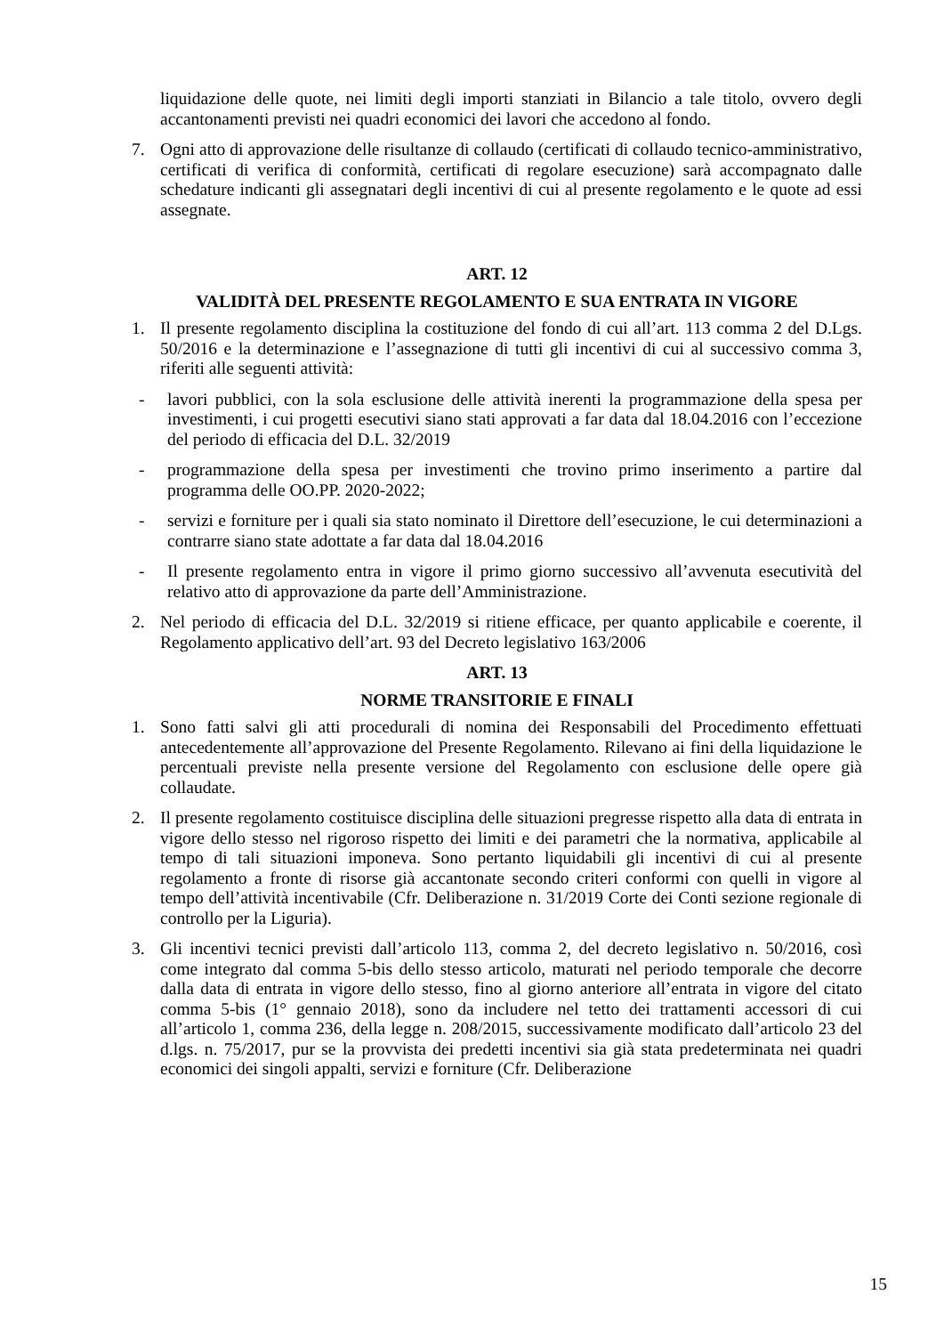liquidazione delle quote, nei limiti degli importi stanziati in Bilancio a tale titolo, ovvero degli accantonamenti previsti nei quadri economici dei lavori che accedono al fondo.
7. Ogni atto di approvazione delle risultanze di collaudo (certificati di collaudo tecnico-amministrativo, certificati di verifica di conformità, certificati di regolare esecuzione) sarà accompagnato dalle schedature indicanti gli assegnatari degli incentivi di cui al presente regolamento e le quote ad essi assegnate.
ART. 12
VALIDITÀ DEL PRESENTE REGOLAMENTO E SUA ENTRATA IN VIGORE
1. Il presente regolamento disciplina la costituzione del fondo di cui all’art. 113 comma 2 del D.Lgs. 50/2016 e la determinazione e l’assegnazione di tutti gli incentivi di cui al successivo comma 3, riferiti alle seguenti attività:
- lavori pubblici, con la sola esclusione delle attività inerenti la programmazione della spesa per investimenti, i cui progetti esecutivi siano stati approvati a far data dal 18.04.2016 con l’eccezione del periodo di efficacia del D.L. 32/2019
- programmazione della spesa per investimenti che trovino primo inserimento a partire dal programma delle OO.PP. 2020-2022;
- servizi e forniture per i quali sia stato nominato il Direttore dell’esecuzione, le cui determinazioni a contrarre siano state adottate a far data dal 18.04.2016
- Il presente regolamento entra in vigore il primo giorno successivo all’avvenuta esecutività del relativo atto di approvazione da parte dell’Amministrazione.
2. Nel periodo di efficacia del D.L. 32/2019 si ritiene efficace, per quanto applicabile e coerente, il Regolamento applicativo dell’art. 93 del Decreto legislativo 163/2006
ART. 13
NORME TRANSITORIE E FINALI
1. Sono fatti salvi gli atti procedurali di nomina dei Responsabili del Procedimento effettuati antecedentemente all’approvazione del Presente Regolamento. Rilevano ai fini della liquidazione le percentuali previste nella presente versione del Regolamento con esclusione delle opere già collaudate.
2. Il presente regolamento costituisce disciplina delle situazioni pregresse rispetto alla data di entrata in vigore dello stesso nel rigoroso rispetto dei limiti e dei parametri che la normativa, applicabile al tempo di tali situazioni imponeva. Sono pertanto liquidabili gli incentivi di cui al presente regolamento a fronte di risorse già accantonate secondo criteri conformi con quelli in vigore al tempo dell’attività incentivabile (Cfr. Deliberazione n. 31/2019 Corte dei Conti sezione regionale di controllo per la Liguria).
3. Gli incentivi tecnici previsti dall’articolo 113, comma 2, del decreto legislativo n. 50/2016, così come integrato dal comma 5-bis dello stesso articolo, maturati nel periodo temporale che decorre dalla data di entrata in vigore dello stesso, fino al giorno anteriore all’entrata in vigore del citato comma 5-bis (1° gennaio 2018), sono da includere nel tetto dei trattamenti accessori di cui all’articolo 1, comma 236, della legge n. 208/2015, successivamente modificato dall’articolo 23 del d.lgs. n. 75/2017, pur se la provvista dei predetti incentivi sia già stata predeterminata nei quadri economici dei singoli appalti, servizi e forniture (Cfr. Deliberazione
15